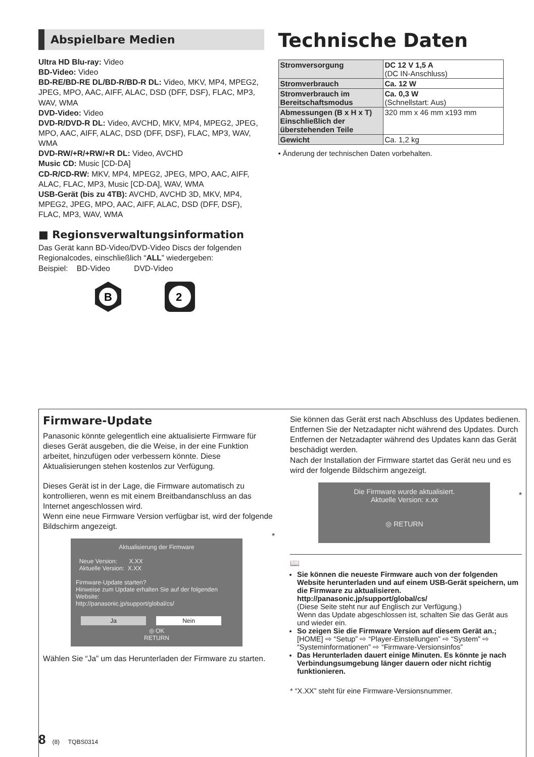Abspielbare Medien
Ultra HD Blu-ray: Video
BD-Video: Video
BD-RE/BD-RE DL/BD-R/BD-R DL: Video, MKV, MP4, MPEG2, JPEG, MPO, AAC, AIFF, ALAC, DSD (DFF, DSF), FLAC, MP3, WAV, WMA
DVD-Video: Video
DVD-R/DVD-R DL: Video, AVCHD, MKV, MP4, MPEG2, JPEG, MPO, AAC, AIFF, ALAC, DSD (DFF, DSF), FLAC, MP3, WAV, WMA
DVD-RW/+R/+RW/+R DL: Video, AVCHD
Music CD: Music [CD-DA]
CD-R/CD-RW: MKV, MP4, MPEG2, JPEG, MPO, AAC, AIFF, ALAC, FLAC, MP3, Music [CD-DA], WAV, WMA
USB-Gerät (bis zu 4TB): AVCHD, AVCHD 3D, MKV, MP4, MPEG2, JPEG, MPO, AAC, AIFF, ALAC, DSD (DFF, DSF), FLAC, MP3, WAV, WMA
■ Regionsverwaltungsinformation
Das Gerät kann BD-Video/DVD-Video Discs der folgenden Regionalcodes, einschließlich “ALL” wiedergeben:
Beispiel: BD-Video DVD-Video
B
2
Technische Daten
| Stromversorgung | DC 12 V 1,5 A (DC IN-Anschluss) |
| Stromverbrauch | Ca. 12 W |
| Stromverbrauch im Bereitschaftsmodus | Ca. 0,3 W (Schnellstart: Aus) |
| Abmessungen (B x H x T) Einschließlich der überstehenden Teile | 320 mm x 46 mm x193 mm |
| Gewicht | Ca. 1,2 kg |
• Änderung der technischen Daten vorbehalten.
Firmware-Update
Panasonic könnte gelegentlich eine aktualisierte Firmware für dieses Gerät ausgeben, die die Weise, in der eine Funktion arbeitet, hinzufügen oder verbessern könnte. Diese Aktualisierungen stehen kostenlos zur Verfügung.
Dieses Gerät ist in der Lage, die Firmware automatisch zu kontrollieren, wenn es mit einem Breitbandanschluss an das Internet angeschlossen wird.
Wenn eine neue Firmware Version verfügbar ist, wird der folgende Bildschirm angezeigt.
Aktualisierung der Firmware
Neue Version: X.XX
Aktuelle Version: X.XX
Firmware-Update starten?
Hinweise zum Update erhalten Sie auf der folgenden Website:
http://panasonic.jp/support/global/cs/
Ja Nein
◎ OK
RETURN
*
Wählen Sie “Ja” um das Herunterladen der Firmware zu starten.
Sie können das Gerät erst nach Abschluss des Updates bedienen. Entfernen Sie der Netzadapter nicht während des Updates. Durch Entfernen der Netzadapter während des Updates kann das Gerät beschädigt werden.
Nach der Installation der Firmware startet das Gerät neu und es wird der folgende Bildschirm angezeigt.
Die Firmware wurde aktualisiert.
Aktuelle Version: x.xx
◎ RETURN
*
📖
Sie können die neueste Firmware auch von der folgenden Website herunterladen und auf einem USB-Gerät speichern, um die Firmware zu aktualisieren.
http://panasonic.jp/support/global/cs/
(Diese Seite steht nur auf Englisch zur Verfügung.)
Wenn das Update abgeschlossen ist, schalten Sie das Gerät aus und wieder ein.
So zeigen Sie die Firmware Version auf diesem Gerät an.;
[HOME] ⇨ “Setup” ⇨ “Player-Einstellungen” ⇨ “System” ⇨ “Systeminformationen” ⇨ “Firmware-Versionsinfos”
Das Herunterladen dauert einige Minuten. Es könnte je nach Verbindungsumgebung länger dauern oder nicht richtig funktionieren.
* “X.XX” steht für eine Firmware-Versionsnummer.
8 (8) TQBS0314